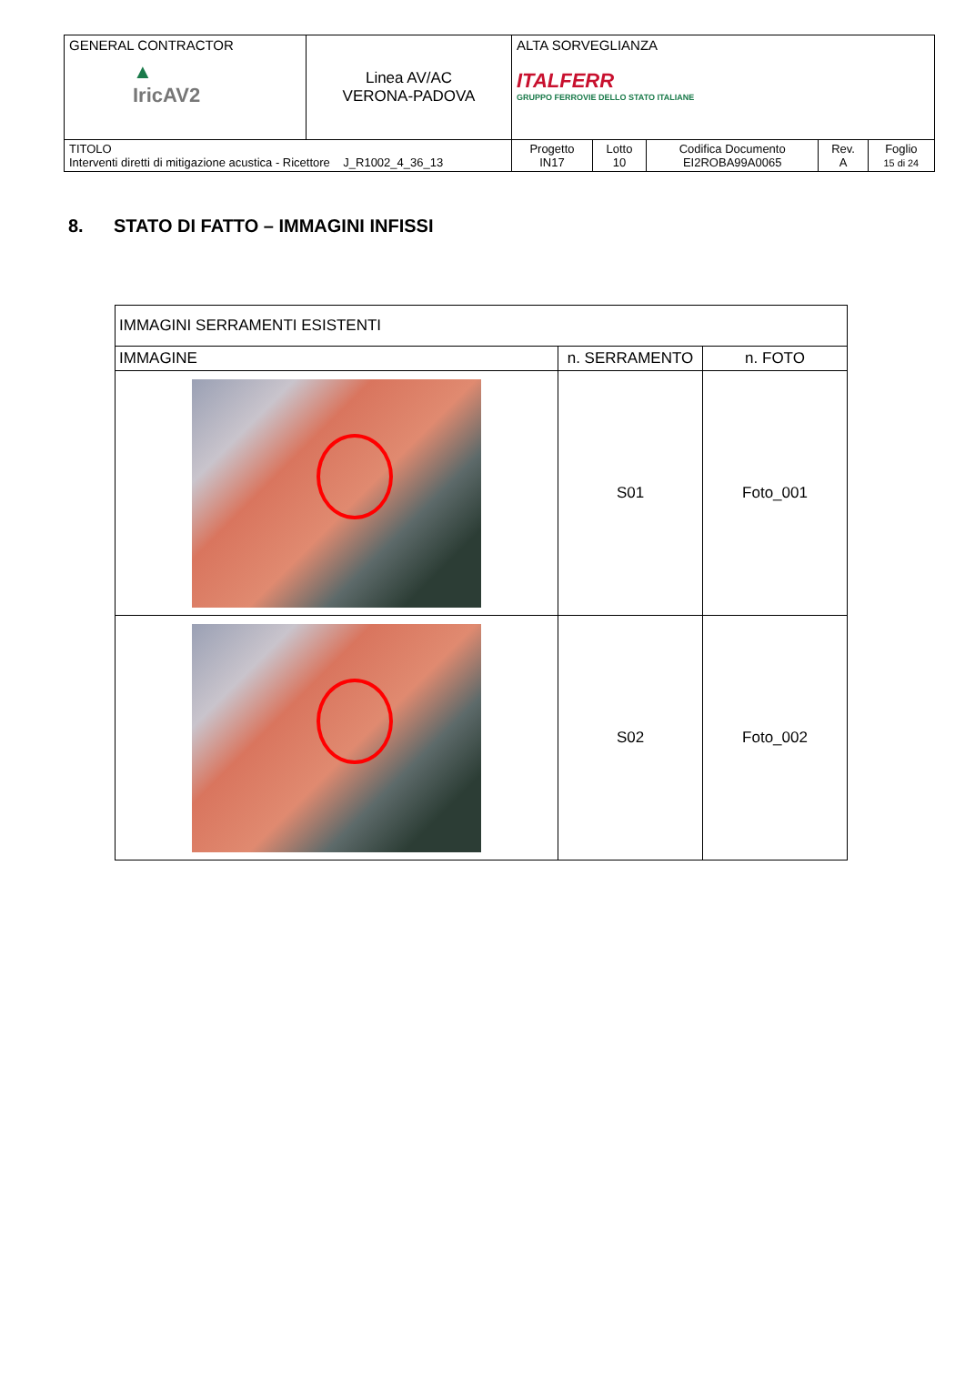| GENERAL CONTRACTOR ▲ IricAV2 | Linea AV/AC VERONA-PADOVA | ALTA SORVEGLIANZA ITALFERR GRUPPO FERROVIE DELLO STATO ITALIANE | | | | |
| TITOLO Interventi diretti di mitigazione acustica - Ricettore J_R1002_4_36_13 | | Progetto IN17 | Lotto 10 | Codifica Documento EI2ROBA99A0065 | Rev. A | Foglio 15 di 24 |
8. STATO DI FATTO – IMMAGINI INFISSI
| IMMAGINI SERRAMENTI ESISTENTI | | |
| IMMAGINE | n. SERRAMENTO | n. FOTO |
| | S01 | Foto_001 |
| | S02 | Foto_002 |